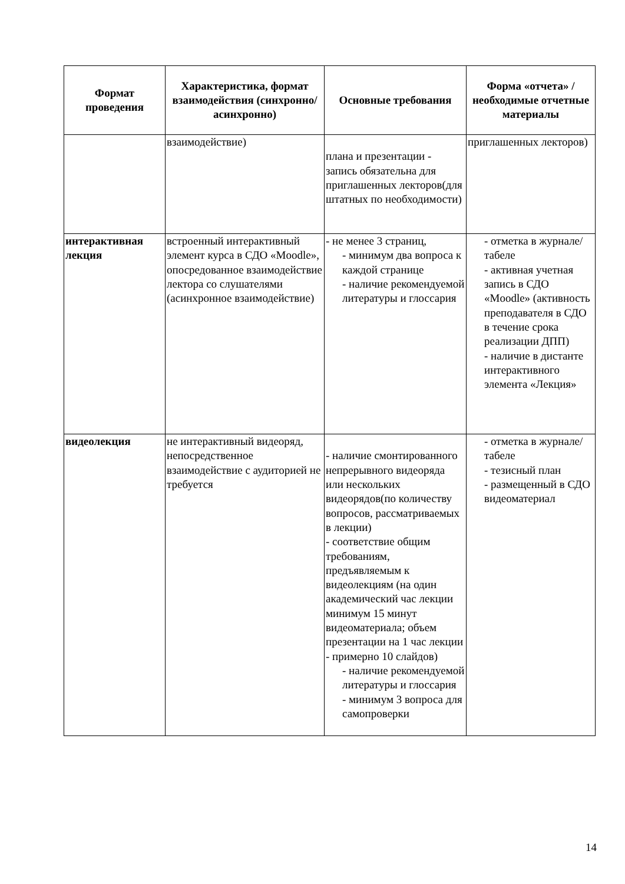| Формат проведения | Характеристика, формат взаимодействия (синхронно/асинхронно) | Основные требования | Форма «отчета» / необходимые отчетные материалы |
| --- | --- | --- | --- |
| | взаимодействие) | плана и презентации - запись обязательна для приглашенных лекторов(для штатных по необходимости) | приглашенных лекторов) |
| интерактивная лекция | встроенный интерактивный элемент курса в СДО «Moodle», опосредованное взаимодействие лектора со слушателями (асинхронное взаимодействие) | - не менее 3 страниц, - минимум два вопроса к каждой странице - наличие рекомендуемой литературы и глоссария | - отметка в журнале/табеле - активная учетная запись в СДО «Moodle» (активность преподавателя в СДО в течение срока реализации ДПП) - наличие в дистанте интерактивного элемента «Лекция» |
| видеолекция | не интерактивный видеоряд, непосредственное взаимодействие с аудиторией не требуется | - наличие смонтированного непрерывного видеоряда или нескольких видеорядов(по количеству вопросов, рассматриваемых в лекции) - соответствие общим требованиям, предъявляемым к видеолекциям (на один академический час лекции минимум 15 минут видеоматериала; объем презентации на 1 час лекции - примерно 10 слайдов) - наличие рекомендуемой литературы и глоссария - минимум 3 вопроса для самопроверки | - отметка в журнале/табеле - тезисный план - размещенный в СДО видеоматериал |
14